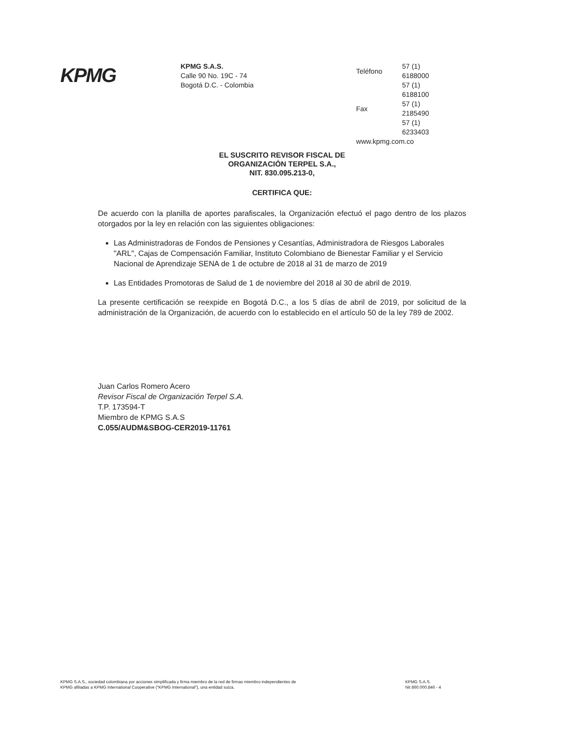KPMG
KPMG S.A.S.
Calle 90 No. 19C - 74
Bogotá D.C. - Colombia
| Teléfono | 57 (1) 6188000 |
| | 57 (1) 6188100 |
| Fax | 57 (1) 2185490 |
| | 57 (1) 6233403 |
| www.kpmg.com.co | |
EL SUSCRITO REVISOR FISCAL DE
ORGANIZACIÓN TERPEL S.A.,
NIT. 830.095.213-0,
CERTIFICA QUE:
De acuerdo con la planilla de aportes parafiscales, la Organización efectuó el pago dentro de los plazos otorgados por la ley en relación con las siguientes obligaciones:
Las Administradoras de Fondos de Pensiones y Cesantías, Administradora de Riesgos Laborales "ARL", Cajas de Compensación Familiar, Instituto Colombiano de Bienestar Familiar y el Servicio Nacional de Aprendizaje SENA de 1 de octubre de 2018 al 31 de marzo de 2019
Las Entidades Promotoras de Salud de 1 de noviembre del 2018 al 30 de abril de 2019.
La presente certificación se reexpide en Bogotá D.C., a los 5 días de abril de 2019, por solicitud de la administración de la Organización, de acuerdo con lo establecido en el artículo 50 de la ley 789 de 2002.
Juan Carlos Romero Acero
Revisor Fiscal de Organización Terpel S.A.
T.P. 173594-T
Miembro de KPMG S.A.S
C.055/AUDM&SBOG-CER2019-11761
KPMG S.A.S., sociedad colombiana por acciones simplificada y firma miembro de la red de firmas miembro independientes de
KPMG afiliadas a KPMG International Cooperative ("KPMG International"), una entidad suiza.
KPMG S.A.S.
Nit 860.000.846 - 4